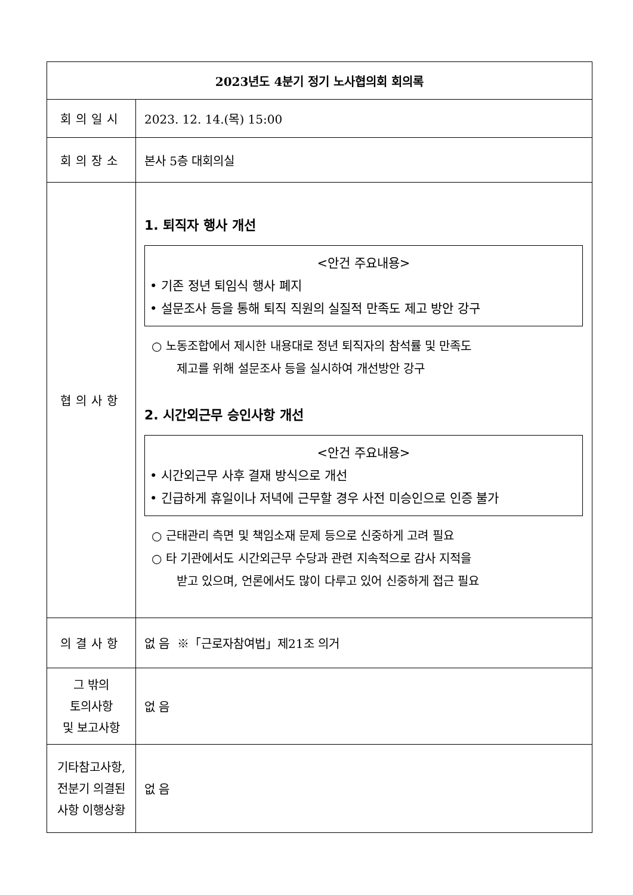| 2023년도 4분기 정기 노사협의회 회의록 | |
| 회의일시 | 2023. 12. 14.(목) 15:00 |
| 회의장소 | 본사 5층 대회의실 |
| 협의사항 | 1. 퇴직자 행사 개선 <안건 주요내용> • 기존 정년 퇴임식 행사 폐지 • 설문조사 등을 통해 퇴직 직원의 실질적 만족도 제고 방안 강구 ○ 노동조합에서 제시한 내용대로 정년 퇴직자의 참석률 및 만족도 제고를 위해 설문조사 등을 실시하여 개선방안 강구 2. 시간외근무 승인사항 개선 <안건 주요내용> • 시간외근무 사후 결재 방식으로 개선 • 긴급하게 휴일이나 저녁에 근무할 경우 사전 미승인으로 인증 불가 ○ 근태관리 측면 및 책임소재 문제 등으로 신중하게 고려 필요 ○ 타 기관에서도 시간외근무 수당과 관련 지속적으로 감사 지적을 받고 있으며, 언론에서도 많이 다루고 있어 신중하게 접근 필요 |
| 의결사항 | 없 음 ※「근로자참여법」제21조 의거 |
| 그 밖의 토의사항 및 보고사항 | 없 음 |
| 기타참고사항, 전분기 의결된 사항 이행상황 | 없 음 |